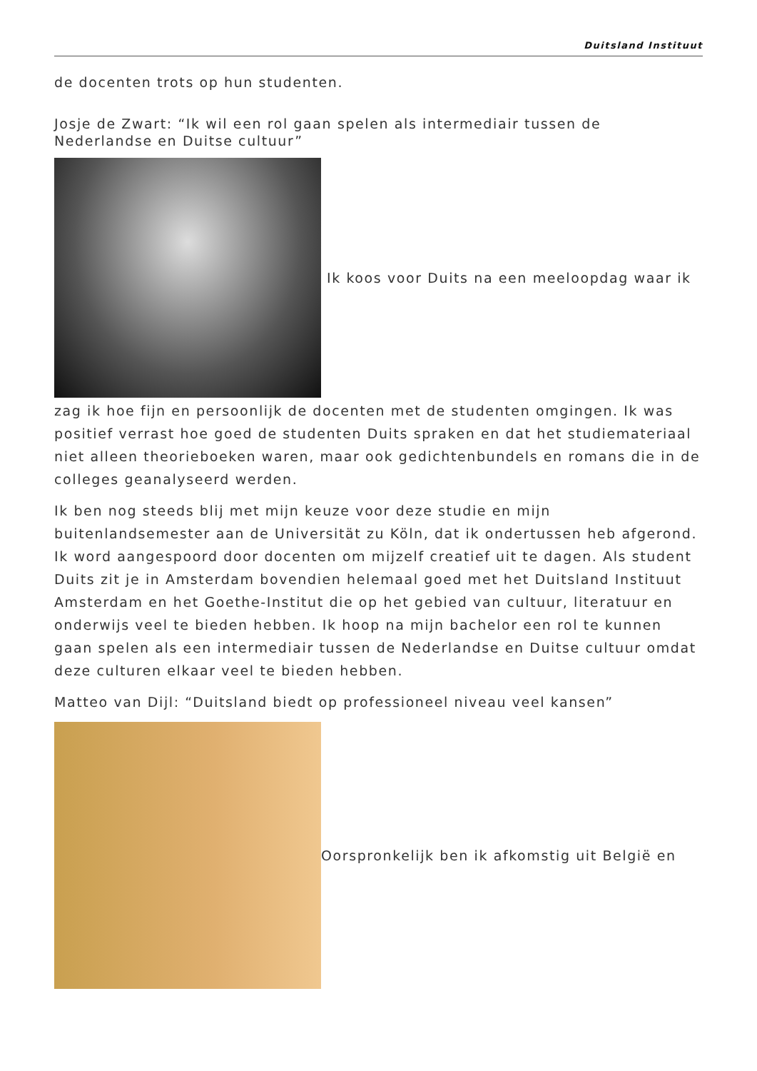Duitsland Instituut
de docenten trots op hun studenten.
Josje de Zwart: “Ik wil een rol gaan spelen als intermediair tussen de Nederlandse en Duitse cultuur”
Ik koos voor Duits na een meeloopdag waar ik
zag ik hoe fijn en persoonlijk de docenten met de studenten omgingen. Ik was positief verrast hoe goed de studenten Duits spraken en dat het studiemateriaal niet alleen theorieboeken waren, maar ook gedichtenbundels en romans die in de colleges geanalyseerd werden.
Ik ben nog steeds blij met mijn keuze voor deze studie en mijn buitenlandsemester aan de Universität zu Köln, dat ik ondertussen heb afgerond. Ik word aangespoord door docenten om mijzelf creatief uit te dagen. Als student Duits zit je in Amsterdam bovendien helemaal goed met het Duitsland Instituut Amsterdam en het Goethe-Institut die op het gebied van cultuur, literatuur en onderwijs veel te bieden hebben. Ik hoop na mijn bachelor een rol te kunnen gaan spelen als een intermediair tussen de Nederlandse en Duitse cultuur omdat deze culturen elkaar veel te bieden hebben.
Matteo van Dijl: “Duitsland biedt op professioneel niveau veel kansen”
Oorspronkelijk ben ik afkomstig uit België en